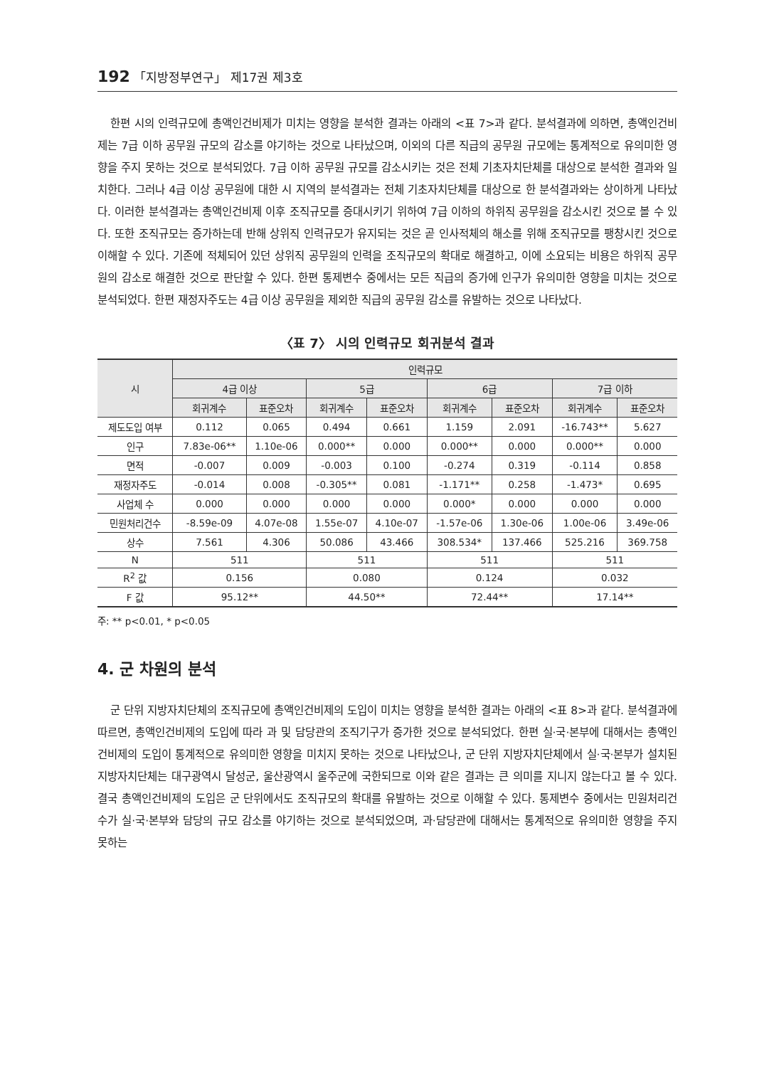192 「지방정부연구」 제17권 제3호
한편 시의 인력규모에 총액인건비제가 미치는 영향을 분석한 결과는 아래의 <표 7>과 같다. 분석결과에 의하면, 총액인건비제는 7급 이하 공무원 규모의 감소를 야기하는 것으로 나타났으며, 이외의 다른 직급의 공무원 규모에는 통계적으로 유의미한 영향을 주지 못하는 것으로 분석되었다. 7급 이하 공무원 규모를 감소시키는 것은 전체 기초자치단체를 대상으로 분석한 결과와 일치한다. 그러나 4급 이상 공무원에 대한 시 지역의 분석결과는 전체 기초자치단체를 대상으로 한 분석결과와는 상이하게 나타났다. 이러한 분석결과는 총액인건비제 이후 조직규모를 증대시키기 위하여 7급 이하의 하위직 공무원을 감소시킨 것으로 볼 수 있다. 또한 조직규모는 증가하는데 반해 상위직 인력규모가 유지되는 것은 곧 인사적체의 해소를 위해 조직규모를 팽창시킨 것으로 이해할 수 있다. 기존에 적체되어 있던 상위직 공무원의 인력을 조직규모의 확대로 해결하고, 이에 소요되는 비용은 하위직 공무원의 감소로 해결한 것으로 판단할 수 있다. 한편 통제변수 중에서는 모든 직급의 증가에 인구가 유의미한 영향을 미치는 것으로 분석되었다. 한편 재정자주도는 4급 이상 공무원을 제외한 직급의 공무원 감소를 유발하는 것으로 나타났다.
〈표 7〉 시의 인력규모 회귀분석 결과
| 시 | 인력규모 | | | | | | | |
| --- | --- | --- | --- | --- | --- | --- | --- | --- |
| | 4급 이상 | | 5급 | | 6급 | | 7급 이하 | |
| | 회귀계수 | 표준오차 | 회귀계수 | 표준오차 | 회귀계수 | 표준오차 | 회귀계수 | 표준오차 |
| 제도도입 여부 | 0.112 | 0.065 | 0.494 | 0.661 | 1.159 | 2.091 | -16.743** | 5.627 |
| 인구 | 7.83e-06** | 1.10e-06 | 0.000** | 0.000 | 0.000** | 0.000 | 0.000** | 0.000 |
| 면적 | -0.007 | 0.009 | -0.003 | 0.100 | -0.274 | 0.319 | -0.114 | 0.858 |
| 재정자주도 | -0.014 | 0.008 | -0.305** | 0.081 | -1.171** | 0.258 | -1.473* | 0.695 |
| 사업체 수 | 0.000 | 0.000 | 0.000 | 0.000 | 0.000* | 0.000 | 0.000 | 0.000 |
| 민원처리건수 | -8.59e-09 | 4.07e-08 | 1.55e-07 | 4.10e-07 | -1.57e-06 | 1.30e-06 | 1.00e-06 | 3.49e-06 |
| 상수 | 7.561 | 4.306 | 50.086 | 43.466 | 308.534* | 137.466 | 525.216 | 369.758 |
| N | 511 | | 511 | | 511 | | 511 | |
| R<sup>2</sup> 값 | 0.156 | | 0.080 | | 0.124 | | 0.032 | |
| F 값 | 95.12** | | 44.50** | | 72.44** | | 17.14** | |
주: ** p<0.01, * p<0.05
4. 군 차원의 분석
군 단위 지방자치단체의 조직규모에 총액인건비제의 도입이 미치는 영향을 분석한 결과는 아래의 <표 8>과 같다. 분석결과에 따르면, 총액인건비제의 도입에 따라 과 및 담당관의 조직기구가 증가한 것으로 분석되었다. 한편 실·국·본부에 대해서는 총액인건비제의 도입이 통계적으로 유의미한 영향을 미치지 못하는 것으로 나타났으나, 군 단위 지방자치단체에서 실·국·본부가 설치된 지방자치단체는 대구광역시 달성군, 울산광역시 울주군에 국한되므로 이와 같은 결과는 큰 의미를 지니지 않는다고 볼 수 있다. 결국 총액인건비제의 도입은 군 단위에서도 조직규모의 확대를 유발하는 것으로 이해할 수 있다. 통제변수 중에서는 민원처리건수가 실·국·본부와 담당의 규모 감소를 야기하는 것으로 분석되었으며, 과·담당관에 대해서는 통계적으로 유의미한 영향을 주지 못하는